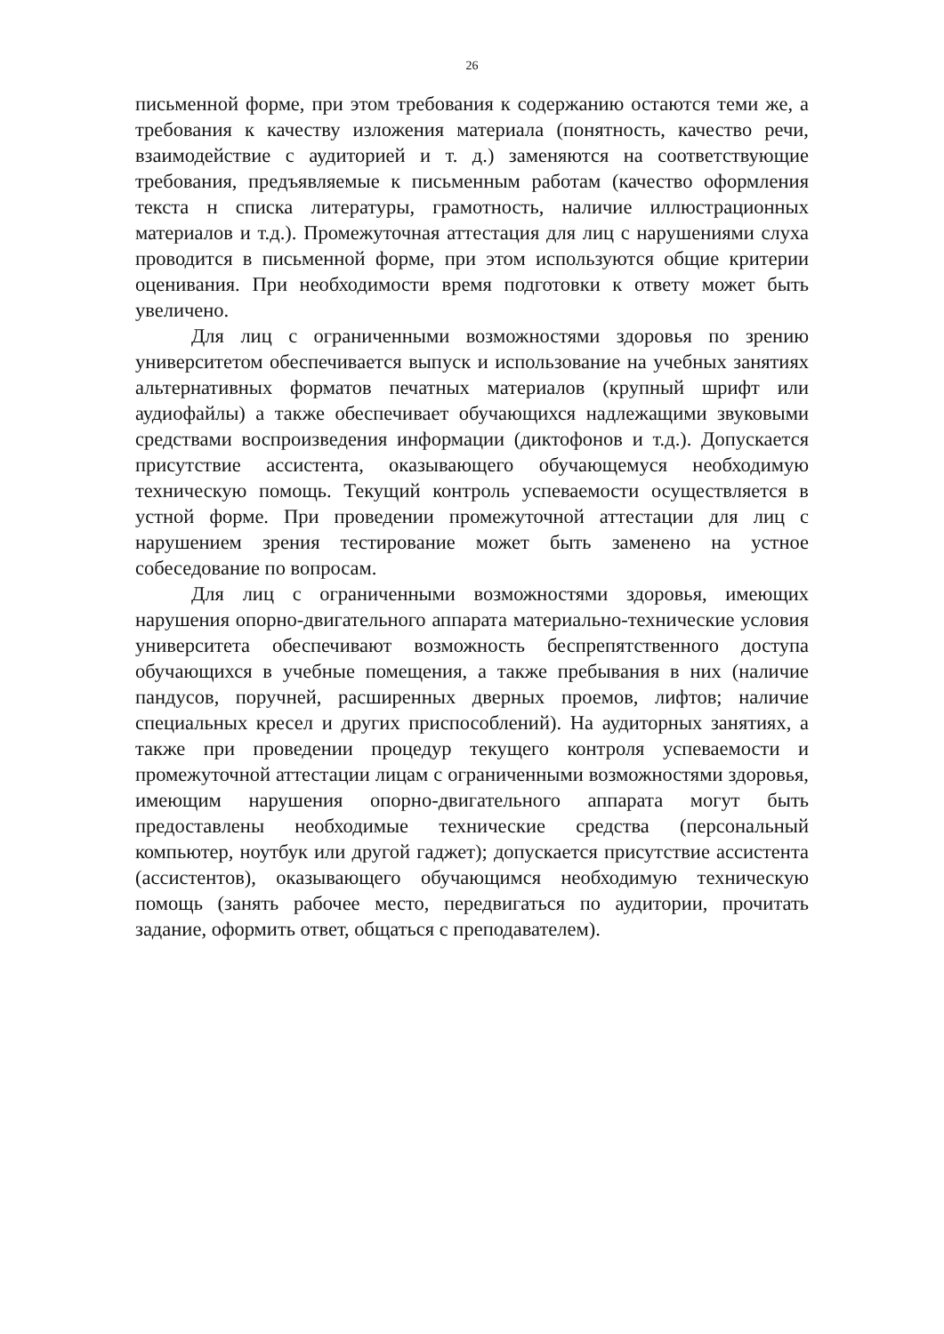26
письменной форме, при этом требования к содержанию остаются теми же, а требования к качеству изложения материала (понятность, качество речи, взаимодействие с аудиторией и т. д.) заменяются на соответствующие требования, предъявляемые к письменным работам (качество оформления текста н списка литературы, грамотность, наличие иллюстрационных материалов и т.д.). Промежуточная аттестация для лиц с нарушениями слуха проводится в письменной форме, при этом используются общие критерии оценивания. При необходимости время подготовки к ответу может быть увеличено.
Для лиц с ограниченными возможностями здоровья по зрению университетом обеспечивается выпуск и использование на учебных занятиях альтернативных форматов печатных материалов (крупный шрифт или аудиофайлы) а также обеспечивает обучающихся надлежащими звуковыми средствами воспроизведения информации (диктофонов и т.д.). Допускается присутствие ассистента, оказывающего обучающемуся необходимую техническую помощь. Текущий контроль успеваемости осуществляется в устной форме. При проведении промежуточной аттестации для лиц с нарушением зрения тестирование может быть заменено на устное собеседование по вопросам.
Для лиц с ограниченными возможностями здоровья, имеющих нарушения опорно-двигательного аппарата материально-технические условия университета обеспечивают возможность беспрепятственного доступа обучающихся в учебные помещения, а также пребывания в них (наличие пандусов, поручней, расширенных дверных проемов, лифтов; наличие специальных кресел и других приспособлений). На аудиторных занятиях, а также при проведении процедур текущего контроля успеваемости и промежуточной аттестации лицам с ограниченными возможностями здоровья, имеющим нарушения опорно-двигательного аппарата могут быть предоставлены необходимые технические средства (персональный компьютер, ноутбук или другой гаджет); допускается присутствие ассистента (ассистентов), оказывающего обучающимся необходимую техническую помощь (занять рабочее место, передвигаться по аудитории, прочитать задание, оформить ответ, общаться с преподавателем).